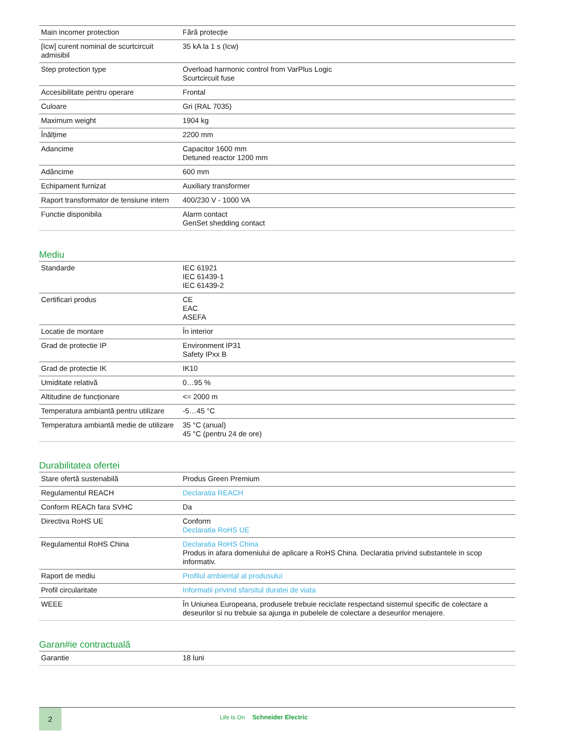| Main incomer protection | Fără protecție |
| [Icw] curent nominal de scurtcircuit admisibil | 35 kA la 1 s (Icw) |
| Step protection type | Overload harmonic control from VarPlus Logic Scurtcircuit fuse |
| Accesibilitate pentru operare | Frontal |
| Culoare | Gri (RAL 7035) |
| Maximum weight | 1904 kg |
| Înălțime | 2200 mm |
| Adancime | Capacitor 1600 mm Detuned reactor 1200 mm |
| Adâncime | 600 mm |
| Echipament furnizat | Auxiliary transformer |
| Raport transformator de tensiune intern | 400/230 V - 1000 VA |
| Functie disponibila | Alarm contact GenSet shedding contact |
Mediu
| Standarde | IEC 61921 IEC 61439-1 IEC 61439-2 |
| Certificari produs | CE EAC ASEFA |
| Locatie de montare | În interior |
| Grad de protectie IP | Environment IP31 Safety IPxx B |
| Grad de protectie IK | IK10 |
| Umiditate relativă | 0…95 % |
| Altitudine de funcționare | <= 2000 m |
| Temperatura ambiantă pentru utilizare | -5…45 °C |
| Temperatura ambiantă medie de utilizare | 35 °C (anual) 45 °C (pentru 24 de ore) |
Durabilitatea ofertei
| Stare ofertă sustenabilă | Produs Green Premium |
| Regulamentul REACH | Declaratia REACH |
| Conform REACh fara SVHC | Da |
| Directiva RoHS UE | Conform Declaratia RoHS UE |
| Regulamentul RoHS China | Declaratia RoHS China Produs in afara domeniului de aplicare a RoHS China. Declaratia privind substantele in scop informativ. |
| Raport de mediu | Profilul ambiental al produsului |
| Profil circularitate | Informatii privind sfarsitul duratei de viata |
| WEEE | În Uniunea Europeana, produsele trebuie reciclate respectand sistemul specific de colectare a deseurilor si nu trebuie sa ajunga in pubelele de colectare a deseurilor menajere. |
Garan#ie contractuală
| Garantie | 18 luni |
2
Life Is On Schneider Electric